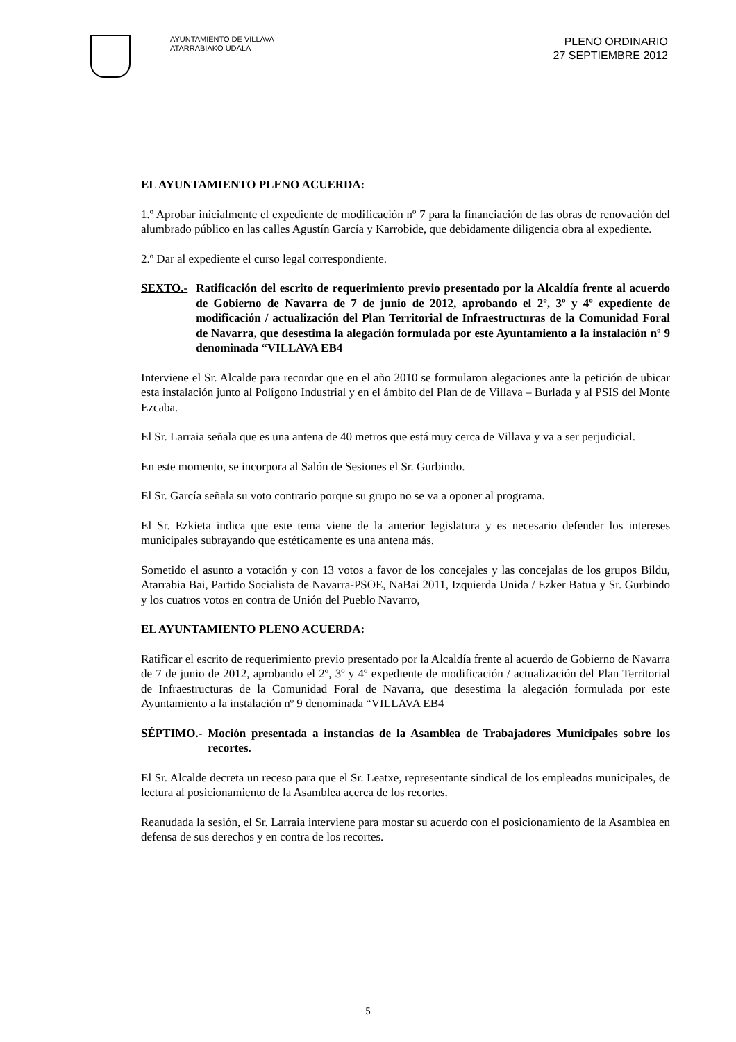AYUNTAMIENTO DE VILLAVA
ATARRABIAKO UDALA
PLENO ORDINARIO
27 SEPTIEMBRE 2012
EL AYUNTAMIENTO PLENO ACUERDA:
1.º Aprobar inicialmente el expediente de modificación nº 7 para la financiación de las obras de renovación del alumbrado público en las calles Agustín García y Karrobide, que debidamente diligencia obra al expediente.
2.º Dar al expediente el curso legal correspondiente.
SEXTO.- Ratificación del escrito de requerimiento previo presentado por la Alcaldía frente al acuerdo de Gobierno de Navarra de 7 de junio de 2012, aprobando el 2º, 3º y 4º expediente de modificación / actualización del Plan Territorial de Infraestructuras de la Comunidad Foral de Navarra, que desestima la alegación formulada por este Ayuntamiento a la instalación nº 9 denominada “VILLAVA EB4
Interviene el Sr. Alcalde para recordar que en el año 2010 se formularon alegaciones ante la petición de ubicar esta instalación junto al Polígono Industrial y en el ámbito del Plan de de Villava – Burlada y al PSIS del Monte Ezcaba.
El Sr. Larraia señala que es una antena de 40 metros que está muy cerca de Villava y va a ser perjudicial.
En este momento, se incorpora al Salón de Sesiones el Sr. Gurbindo.
El Sr. García señala su voto contrario porque su grupo no se va a oponer al programa.
El Sr. Ezkieta indica que este tema viene de la anterior legislatura y es necesario defender los intereses municipales subrayando que estéticamente es una antena más.
Sometido el asunto a votación y con 13 votos a favor de los concejales y las concejalas de los grupos Bildu, Atarrabia Bai, Partido Socialista de Navarra-PSOE, NaBai 2011, Izquierda Unida / Ezker Batua y Sr. Gurbindo y los cuatros votos en contra de Unión del Pueblo Navarro,
EL AYUNTAMIENTO PLENO ACUERDA:
Ratificar el escrito de requerimiento previo presentado por la Alcaldía frente al acuerdo de Gobierno de Navarra de 7 de junio de 2012, aprobando el 2º, 3º y 4º expediente de modificación / actualización del Plan Territorial de Infraestructuras de la Comunidad Foral de Navarra, que desestima la alegación formulada por este Ayuntamiento a la instalación nº 9 denominada “VILLAVA EB4
SÉPTIMO.- Moción presentada a instancias de la Asamblea de Trabajadores Municipales sobre los recortes.
El Sr. Alcalde decreta un receso para que el Sr. Leatxe, representante sindical de los empleados municipales, de lectura al posicionamiento de la Asamblea acerca de los recortes.
Reanudada la sesión, el Sr. Larraia interviene para mostar su acuerdo con el posicionamiento de la Asamblea en defensa de sus derechos y en contra de los recortes.
5